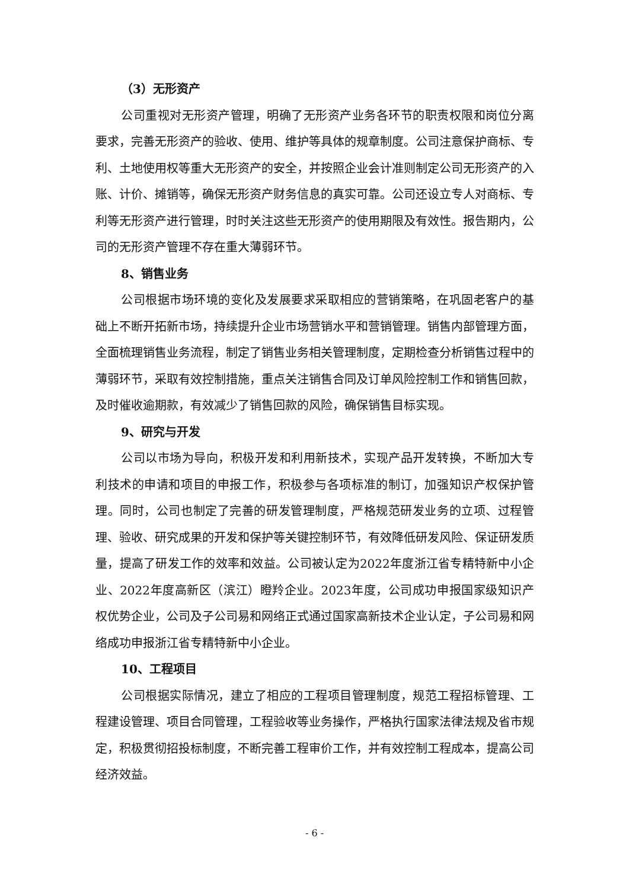（3）无形资产
公司重视对无形资产管理，明确了无形资产业务各环节的职责权限和岗位分离要求，完善无形资产的验收、使用、维护等具体的规章制度。公司注意保护商标、专利、土地使用权等重大无形资产的安全，并按照企业会计准则制定公司无形资产的入账、计价、摊销等，确保无形资产财务信息的真实可靠。公司还设立专人对商标、专利等无形资产进行管理，时时关注这些无形资产的使用期限及有效性。报告期内，公司的无形资产管理不存在重大薄弱环节。
8、销售业务
公司根据市场环境的变化及发展要求采取相应的营销策略，在巩固老客户的基础上不断开拓新市场，持续提升企业市场营销水平和营销管理。销售内部管理方面，全面梳理销售业务流程，制定了销售业务相关管理制度，定期检查分析销售过程中的薄弱环节，采取有效控制措施，重点关注销售合同及订单风险控制工作和销售回款，及时催收逾期款，有效减少了销售回款的风险，确保销售目标实现。
9、研究与开发
公司以市场为导向，积极开发和利用新技术，实现产品开发转换，不断加大专利技术的申请和项目的申报工作，积极参与各项标准的制订，加强知识产权保护管理。同时，公司也制定了完善的研发管理制度，严格规范研发业务的立项、过程管理、验收、研究成果的开发和保护等关键控制环节，有效降低研发风险、保证研发质量，提高了研发工作的效率和效益。公司被认定为2022年度浙江省专精特新中小企业、2022年度高新区（滨江）瞪羚企业。2023年度，公司成功申报国家级知识产权优势企业，公司及子公司易和网络正式通过国家高新技术企业认定，子公司易和网络成功申报浙江省专精特新中小企业。
10、工程项目
公司根据实际情况，建立了相应的工程项目管理制度，规范工程招标管理、工程建设管理、项目合同管理，工程验收等业务操作，严格执行国家法律法规及省市规定，积极贯彻招投标制度，不断完善工程审价工作，并有效控制工程成本，提高公司经济效益。
- 6 -